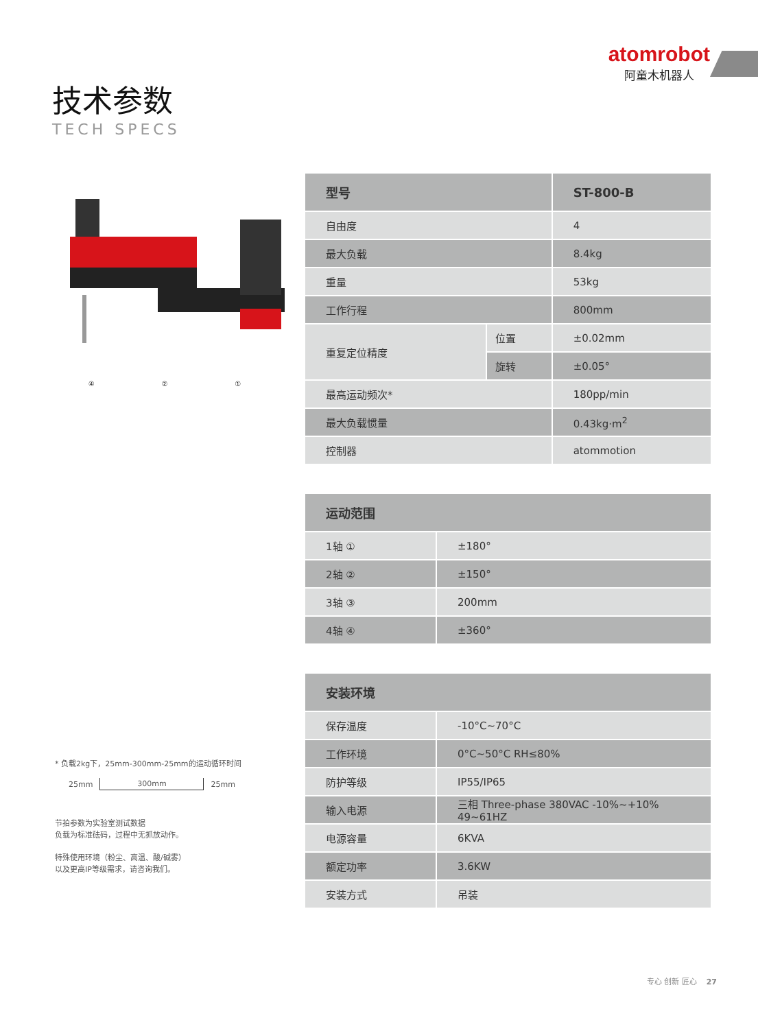atomrobot
阿童木机器人
技术参数
TECH SPECS
④ ② ①
* 负载2kg下，25mm-300mm-25mm的运动循环时间
25mm 300mm 25mm
节拍参数为实验室测试数据
负载为标准砝码，过程中无抓放动作。
特殊使用环境（粉尘、高温、酸/碱雾）
以及更高IP等级需求，请咨询我们。
| 型号 | | ST-800-B |
| --- | --- | --- |
| 自由度 | | 4 |
| 最大负载 | | 8.4kg |
| 重量 | | 53kg |
| 工作行程 | | 800mm |
| 重复定位精度 | 位置 | ±0.02mm |
| | 旋转 | ±0.05° |
| 最高运动频次* | | 180pp/min |
| 最大负载惯量 | | 0.43kg·m<sup>2</sup> |
| 控制器 | | atommotion |
| 运动范围 | |
| --- | --- |
| 1轴 ① | ±180° |
| 2轴 ② | ±150° |
| 3轴 ③ | 200mm |
| 4轴 ④ | ±360° |
| 安装环境 | |
| --- | --- |
| 保存温度 | -10°C~70°C |
| 工作环境 | 0°C~50°C RH≤80% |
| 防护等级 | IP55/IP65 |
| 输入电源 | 三相 Three-phase 380VAC -10%~+10% 49~61HZ |
| 电源容量 | 6KVA |
| 额定功率 | 3.6KW |
| 安装方式 | 吊装 |
专心 创新 匠心 27